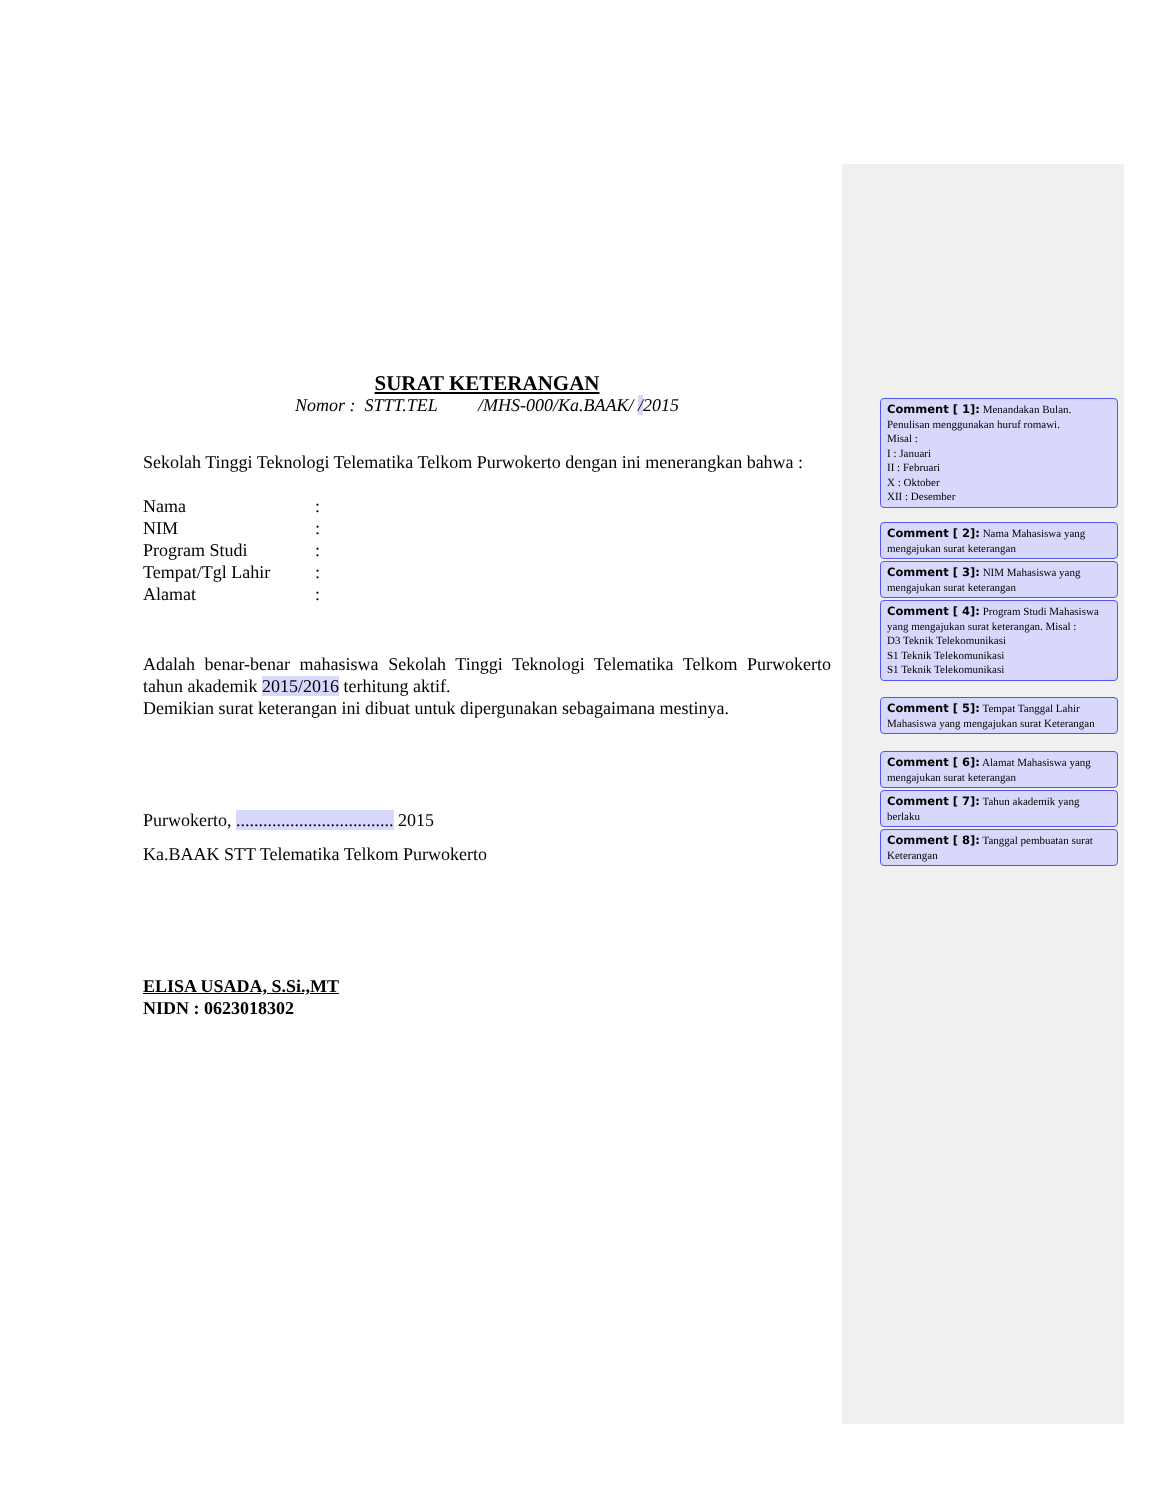SURAT KETERANGAN
Nomor : STTT.TEL /MHS-000/Ka.BAAK/ /2015
Sekolah Tinggi Teknologi Telematika Telkom Purwokerto dengan ini menerangkan bahwa :
| Nama | : |
| NIM | : |
| Program Studi | : |
| Tempat/Tgl Lahir | : |
| Alamat | : |
Adalah benar-benar mahasiswa Sekolah Tinggi Teknologi Telematika Telkom Purwokerto tahun akademik 2015/2016 terhitung aktif.
Demikian surat keterangan ini dibuat untuk dipergunakan sebagaimana mestinya.
Purwokerto, ................................... 2015
Ka.BAAK STT Telematika Telkom Purwokerto
ELISA USADA, S.Si.,MT
NIDN : 0623018302
Comment [ 1]: Menandakan Bulan. Penulisan menggunakan huruf romawi.
Misal :
I : Januari
II : Februari
X : Oktober
XII : Desember
Comment [ 2]: Nama Mahasiswa yang mengajukan surat keterangan
Comment [ 3]: NIM Mahasiswa yang mengajukan surat keterangan
Comment [ 4]: Program Studi Mahasiswa yang mengajukan surat keterangan. Misal :
D3 Teknik Telekomunikasi
S1 Teknik Telekomunikasi
S1 Teknik Telekomunikasi
Comment [ 5]: Tempat Tanggal Lahir Mahasiswa yang mengajukan surat Keterangan
Comment [ 6]: Alamat Mahasiswa yang mengajukan surat keterangan
Comment [ 7]: Tahun akademik yang berlaku
Comment [ 8]: Tanggal pembuatan surat Keterangan